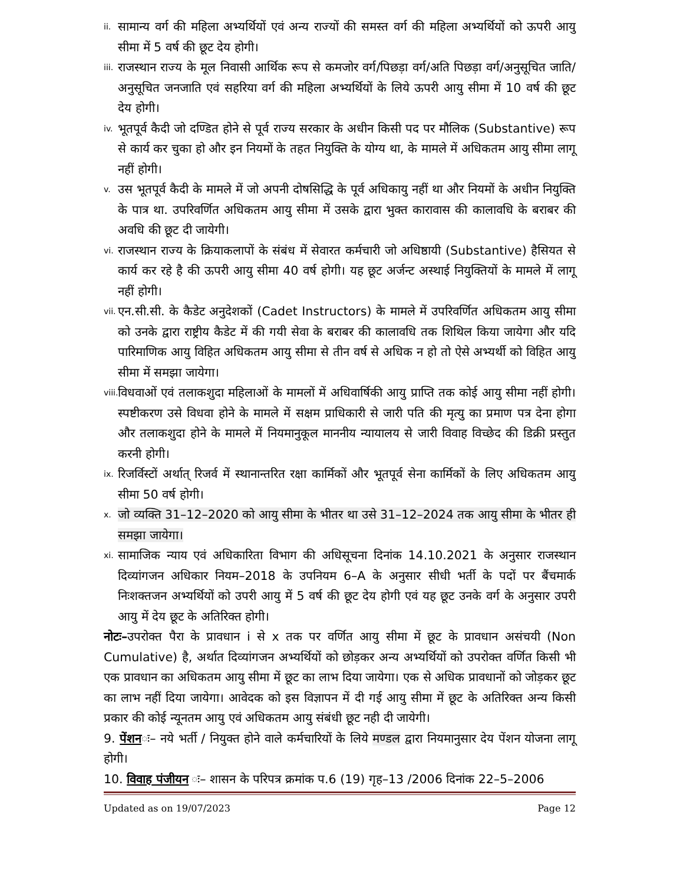ii. सामान्य वर्ग की महिला अभ्यर्थियों एवं अन्य राज्यों की समस्त वर्ग की महिला अभ्यर्थियों को ऊपरी आयु सीमा में 5 वर्ष की छूट देय होगी।
iii. राजस्थान राज्य के मूल निवासी आर्थिक रूप से कमजोर वर्ग/पिछड़ा वर्ग/अति पिछड़ा वर्ग/अनुसूचित जाति/अनुसूचित जनजाति एवं सहरिया वर्ग की महिला अभ्यर्थियों के लिये ऊपरी आयु सीमा में 10 वर्ष की छूट देय होगी।
iv. भूतपूर्व कैदी जो दण्डित होने से पूर्व राज्य सरकार के अधीन किसी पद पर मौलिक (Substantive) रूप से कार्य कर चुका हो और इन नियमों के तहत नियुक्ति के योग्य था, के मामले में अधिकतम आयु सीमा लागू नहीं होगी।
v. उस भूतपूर्व कैदी के मामले में जो अपनी दोषसिद्धि के पूर्व अधिकायु नहीं था और नियमों के अधीन नियुक्ति के पात्र था. उपरिवर्णित अधिकतम आयु सीमा में उसके द्वारा भुक्त कारावास की कालावधि के बराबर की अवधि की छूट दी जायेगी।
vi. राजस्थान राज्य के क्रियाकलापों के संबंध में सेवारत कर्मचारी जो अधिष्ठायी (Substantive) हैसियत से कार्य कर रहे है की ऊपरी आयु सीमा 40 वर्ष होगी। यह छूट अर्जन्ट अस्थाई नियुक्तियों के मामले में लागू नहीं होगी।
vii. एन.सी.सी. के कैडेट अनुदेशकों (Cadet Instructors) के मामले में उपरिवर्णित अधिकतम आयु सीमा को उनके द्वारा राष्ट्रीय कैडेट में की गयी सेवा के बराबर की कालावधि तक शिथिल किया जायेगा और यदि पारिमाणिक आयु विहित अधिकतम आयु सीमा से तीन वर्ष से अधिक न हो तो ऐसे अभ्यर्थी को विहित आयु सीमा में समझा जायेगा।
viii. विधवाओं एवं तलाकशुदा महिलाओं के मामलों में अधिवार्षिकी आयु प्राप्ति तक कोई आयु सीमा नहीं होगी। स्पष्टीकरण उसे विधवा होने के मामले में सक्षम प्राधिकारी से जारी पति की मृत्यु का प्रमाण पत्र देना होगा और तलाकशुदा होने के मामले में नियमानुकूल माननीय न्यायालय से जारी विवाह विच्छेद की डिक्री प्रस्तुत करनी होगी।
ix. रिजर्विस्टों अर्थात् रिजर्व में स्थानान्तरित रक्षा कार्मिकों और भूतपूर्व सेना कार्मिकों के लिए अधिकतम आयु सीमा 50 वर्ष होगी।
x. जो व्यक्ति 31–12–2020 को आयु सीमा के भीतर था उसे 31–12–2024 तक आयु सीमा के भीतर ही समझा जायेगा।
xi. सामाजिक न्याय एवं अधिकारिता विभाग की अधिसूचना दिनांक 14.10.2021 के अनुसार राजस्थान दिव्यांगजन अधिकार नियम–2018 के उपनियम 6–A के अनुसार सीधी भर्ती के पदों पर बैंचमार्क निःशक्तजन अभ्यर्थियों को उपरी आयु में 5 वर्ष की छूट देय होगी एवं यह छूट उनके वर्ग के अनुसार उपरी आयु में देय छूट के अतिरिक्त होगी।
नोटः–उपरोक्त पैरा के प्रावधान i से x तक पर वर्णित आयु सीमा में छूट के प्रावधान असंचयी (Non Cumulative) है, अर्थात दिव्यांगजन अभ्यर्थियों को छोड़कर अन्य अभ्यर्थियों को उपरोक्त वर्णित किसी भी एक प्रावधान का अधिकतम आयु सीमा में छूट का लाभ दिया जायेगा। एक से अधिक प्रावधानों को जोड़कर छूट का लाभ नहीं दिया जायेगा। आवेदक को इस विज्ञापन में दी गई आयु सीमा में छूट के अतिरिक्त अन्य किसी प्रकार की कोई न्यूनतम आयु एवं अधिकतम आयु संबंधी छूट नही दी जायेगी।
9. पेंशनः– नये भर्ती / नियुक्त होने वाले कर्मचारियों के लिये मण्डल द्वारा नियमानुसार देय पेंशन योजना लागू होगी।
10. विवाह पंजीयन ः– शासन के परिपत्र क्रमांक प.6 (19) गृह–13 /2006 दिनांक 22–5–2006
Updated as on 19/07/2023 Page 12